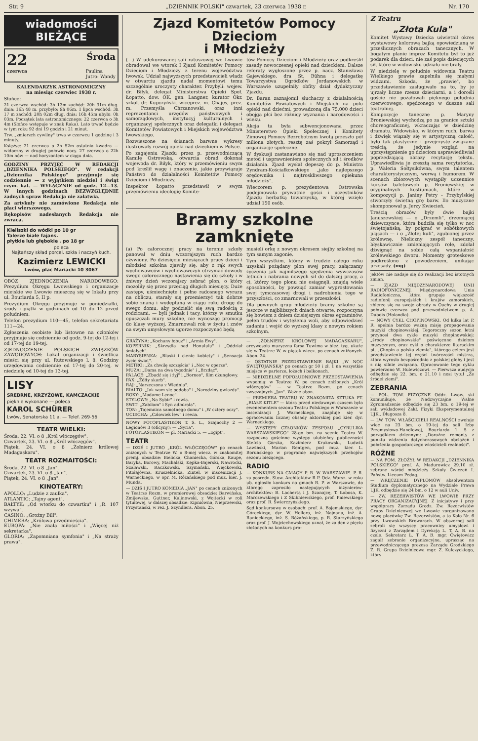Str. 9 „DZIENNIK POLSKI" czwartek, 23 czerwca 1938 r. Nr. 170
wiadomości BIEŻĄCE
22 Środa
czerwca Paulina
Jutro: Wandy
KALENDARZYK ASTRONOMICZNY
na miesiąc czerwiec 1938 r.
Słońce:
21 czerwca wschód: 3h 13m zachód: 20h 31m dług. dnia: 16h 48 m. przybyło: 9h 06m. 1 lipca wschód: 3h 17 m zachód: 20h 02m dług. dnia: 16h 45m ubyło: 0h 03m. Początek lata astronomicznego: 22 czerwca o 3h 4m (Słońce wstępuje w znak Raka). Lato trwać będzie w tym roku 92 dni 19 godzin i 21 minut.
Trw. „zmierzch cywilny" trwa w czerwcu 1 godzinę i 3 minuty.
Księżyc: 21 czerwca o 2h 52m ostatnia kwadra — widoczny w drugiej połowie nocy. 27 czerwca o 22h 10m nów — nad horyzontem w ciągu dnia.
GODZINY PRZYJĘĆ W REDAKCJI „DZIENNIKA POLSKIEGO". W redakcji „Dziennika Polskiego" przyjmuje się codziennie — z wyjątkiem niedziel i świąt rzym. kat. — WYŁĄCZNIE od godz. 12—13. W innych godzinach BEZWZGLĘDNIE żadnych spraw Redakcja nie załatwia.
Za artykuły nie zamówione Redakcja nie płaci wierszowego.
Rękopisów nadesłanych Redakcja nie zwraca.
Kieliszki do wódki po 10 gr
Talerze białe fajans.
płytkie lub głębokie . po 18 gr
poleca
Najtańszy skład porcel. szkła i naczyń kuch.
Kazimierz LEWICKI
Lwów, plac Mariacki 10 3067
OBÓZ ZJEDNOCZENIA NARODOWEGO: Prezydium Okręgu Lwowskiego i organizacje miejskie we Lwowie mieszczą się w lokalu przy ul. Bourlarda 5, II p.
Prezydium Okręgu przyjmuje w poniedziałki, środy i piątki w godzinach od 10 do 12 przed południem.
Telefon prezydium 110—45, telefon sekretariatu 111—24.
Zgłoszenia osobiste lub listowne na członków przyjmuje się codziennie od godz. 9-tej do 12-tej i od 17-tej do 19-tej.
ZJEDNOCZENIE POLSKICH ZWIĄZKÓW ZAWODOWYCH: Lokal organizacji i świetlica mieści się przy ul. Rutowskiego l. 8. Godziny urzędowania codziennie od 17-tej do 20-tej, w niedzielę od 10-tej do 13-tej.
LISY
SREBRNE, KRZYŻOWE, KAMCZACKIE
pięknie wykonane — poleca
KAROL SCHÜRER
Lwów, Senatorska 11 a. — Telef. 269-56
TEATR WIELKI:
Środa, 22. VI. o 8 „Król włóczęgów".
Czwartek, 23. VI. o 8 „Król włóczęgów".
Piątek, 24. VI. o 8 „Żołnierz królowej Madagaskaru".
TEATR ROZMAITOŚCI:
Środa, 22. VI. o 8 „Jan".
Czwartek, 23. VI. o 8 „Jan".
Piątek, 24. VI. o 8 „Jan".
KINOTEATRY:
APOLLO: „Ludzie z zaułka".
ATLANTIC: „Tajny agent".
BAŁTYK: „Od wtorku do czwartku" i „R. 107 wzywa".
CASINO: „Groźny Bill".
CHIMERA: „Królowa przedmieścia".
EUROPA: „Nie znała miłości" i „Więcej niż sekretarka".
GLORIA: „Zapomniana symfonia" i „Na straży prawa".
Zjazd Komitetów Pomocy Dzieciom
i Młodzieży
(—) W udekorowanej sali ratuszowej we Lwowie obradował we wtorek I Zjazd Komitetów Pomocy Dzieciom i Młodzieży z terenu województwa lwowsk. Udział najwyższych przedstawicieli władz w otwarciu zjazdu nadał momentowi temu szczególnie uroczysty charakter. Przybyli: wojew. dr. Biłyk, delegat Ministerstwa Opieki Społ. Łopatto, dow. OK. gen. Langner, kurator Okr. szkol. dr. Kupczyński, wiceprez. m. Chajes, prez. m. Przemyśla Chrzanowski, oraz inni reprezentanci urzędów państwowych i samorządowych, instytucyj kulturalnych i organizacyj społecznych oraz delegatki i delegaci Komitetów Powiatowych i Miejskich województwa lwowskiego.
Rozwieszone na ścianach barwne wykresy ilustrowały rozwój opieki nad dzieckiem w Polsce.
Po zagajeniu Zjazdu przez p. przewodniczącą Kamilę Ostrowską, otwarcia obrad dokonał wojewoda dr. Biłyk, który w przemówieniu swym pod kreślił wagę i znaczenie, jakie przywiązuje Państwo do działalności Komitetów Pomocy Dzieciom i Młodzieży.
Inspektor Łopatto przedstawił w swym przemówieniu ideologię Komite-
tów Pomocy Dzieciom i Młodzieży oraz podkreślił zasady nowoczesnej opieki nad dzieckiem. Dalsze referaty wygłoszone przez p. nacz. Stanisława Gajewskiego, dra St. Bühna i delegatkę Towarzystwa Ogródków Jordanowskich w Warszawie uzupełniły obfity dział dydaktyczny Zjazdu.
Dr. Baran zaznajomił słuchaczy z działalnością Komitetów Powiatowych i Miejskich na polu opieki nad dziećmi, prowadzoną dla 75.000 dzieci obojga płci bez różnicy wyznania i narodowości i wieku.
Akcja ta była subwencjonowana przez Ministerstwo Opieki Społecznej i Komitety Zimowej Pomocy Bezrobotnym kwotą przeszło pół miliona złotych, resztę zaś pokrył Samorząd i organizacje społeczne.
W dyskusji zastanawiano się nad uproszczeniem metod i usprawnieniem społecznych sił i środków działania. Zjazd wysłał depeszę do p. Ministra Zyndram-Kościałkowskiego „jako najlepszego orędownika i najtroskliwszego opiekuna młodzieży".
Wieczorem p. prezydentowa Ostrowska podejmowała prywatnie gości i uczestników Zjazdu herbatką towarzyską, w której wzięło udział 150 osób.
Bramy szkolne zamknięte
(a) Po całorocznej pracy na terenie szkoły panował w dniu wczorajszym ruch bardzo ożywiony. Po dziesięciu miesiącach pracy dzieci i młodzież szkolna zjawiły się, aby z rąk swych wychowawców i wychowawczyń otrzymać dowody swego całorocznego nastawienia się do szkoły i w żniwny dzień wczorajszy zebrać plon, o który mozoliły się przez przeciąg długich miesięcy. Duże zastępy, uśmiechnięte i pełne radosnego wyrazu na obliczu, starały się przemierzyć tak dobrze sobie znaną i wydeptaną w ciągu roku drogę do swego domu, aby podzielić się swą radością z rodzicami, — byli jednak i tacy, którzy w smutku opuszczali mury szkolne, nie wynosząc promocji do klasy wyższej. Zmarnowali rok w życiu i znów na swym umysłowym ugorze rozpoczynać będą
musieli orkę z nowym okresem siejby szkolnej na tym samym zagonie.
Tym wszystkim, którzy w trudzie całego roku uzyskali pożądany plon swej pracy, załączamy życzenia jak najmilszego spędzenia wywczasów letnich i nabrania nowych sił do dalszej pracy, a ci, którzy tego plonu nie osiągnęli, znajdą wiele sposobności, by powziąć zamiar wyprostowania swej tymczasowej drogi i nadrobienia tego w przyszłości, co zmarnowali w przeszłości.
Dla pewnych grup młodzieży bramy szkolne są jeszcze w najbliższych dniach otwarte, rozpoczyna się bowiem z dniem dzisiejszym okres egzaminów, pełen trudów i wytężenia woli, aby odpowiedzieć zadaniu i wejść do wyższej klasy z nowym rokiem szkolnym.
GRAŻYNA: „Kochany łobuz" i „Armia Ewy".
KOPERNIK: „Skrzydła nad Honululu" i „Oddział śmiałych".
MARYSIENKA: „Blaski i cienie kobiety" i „Sensacja życie świat".
METRO: „Za chwilę szczęścia" i „Noc w operze".
MUZA: „Dama na dwa tygodnie" i „Brzdąc".
PALACE: „Zbudź się i żyj" i „Borneo", film dżunglowy.
PAX: „Żółty skarb".
RAJ: „Narzeczona z Wiednia".
RIALTO: „Jak wam się podoba" i „Narodziny gwiazdy".
ROXY: „Madame Lenoc".
STYLOWY: „Na Sybir" i rewia.
SWIT: „Zabiłam" i Syn admirała".
TON: „Tajemnica samotnego domu" i „W cztery oczy".
UCIECHA: „Człowiek lew" i rewia.
NOWY FOTOPLASTIKON T. S. L., Szajnochy 2 — Legionów 3 (oficyny): — „Syria".
FOTOPLASTIKON — pl. Mariacki 5. — „Egipt".
TEATR
— DZIŚ I JUTRO „KRÓL WŁÓCZĘGÓW" po cenach zniżonych w Teatrze W. o 8-mej wiecz. w znakomitej premj. obsadzie: Bielicka, Chaniecka, Górska, Kaupe, Baryka, Borowy, Machalski, Kępka-Bajerski, Nawrocki, Szalawski, Raczkowski, Szymański, Więckowski, Pitołajówna, Kruszelnicka, Zintel, w inscenizacji J. Warneckiego, w opr. M. Różańskiego pod muz. kier. J. Munda.
— DZIŚ I JUTRO KOMEDIA „JAN" po cenach zniżonych w Teatrze Rozm. w premierowej obsadzie: Barwińska, Zmijewska, Guttner, Kalinowski, z Wojtecki w roli tytułowej, w dalszej obsadzie: Kipniówna, Nieprzewski, Przystański, w reż. J. Szyndlera. Abon. 25.
— „ŻOŁNIERZ KRÓLOWEJ MADAGASKARU", arcywesoła muzyczna farsa Tuwima w bież. tyg. ukaże się w Teatrze W. w piątek wiecz. po cenach zniżonych. Abon. 24.
— OSTATNIE PRZEDSTAWIENIE BAJKI „W NOC ŚWIĘTOJAŃSKĄ" po cenach gr 50 i zł. 1 na wszystkie miejsca w parterze, lożach i balkonach.
— NIEDZIELNE POPOŁUDNIOWE PRZEDSTAWIENIA wypełnią: w Teatrze W. po cenach zniżonych „Król włóczęgów" — w Teatrze Rozm. po cenach zwyczajnych „Jan". Ważne abon.
— PREMIERA TEATRU W. ZNAKOMITA SZTUKA PT. „BIAŁE KITLE" — która przed niedawnym czasem była ewenementem sezonu Teatru Polskiego w Warszawie w inscenizacji J. Warneckiego, znajduje się w opracowaniu licznej obsady aktorskiej pod kier. dyr. Warneckiego.
— WYSTĘPY CZŁONKÓW ZESPOŁU „CYRULIKA WARSZAWSKIEGO" 28-go bm. na scenie Teatru W. rozpoczną gościnne występy ulubieńcy publiczności Stefcia Górska, Kazimierz Krukowski, Ludwik Lawiński, Marian Rentgen, pod muz. kier. L. Boruńskiego w programie największych przebojów sezonu bieżącego.
RADIO
— KONKURS NA GMACH P. R. W WARSZAWIE. P. R. za pośredn. Stow. Architektów R P. Odz. Warsz. w roku ub. ogłosiło konkurs na gmach R. P. w Warszawie, do którego zaprosiło następujących inżynierów-architektów: B. Lachertą i J. Szanajcę, T. Łobosa, K. Marczewskiego i Z Skibniewskiego, prof. Pniewskiego oraz prof. R. Świerczyńskiego.
Sąd konkursowy w osobach: prof. A. Bojemskiego, dyr. Góreckiego, dyr. W. Hellera, inż. Najnana, inż. A. Ranieckiego, inż. S. Różańskiego, p. R. Starzyńskiego oraz prof. J. Wojciechowskiego uznał, że za den z pięciu złożonych na konkurs pro-
Z Teatru
„Złota Kula"
Komitet Wystawy Dziecka uświetnił okres wystawowy kolorową bajką opowiedzianą w prześlicznych obrazach tanecznych. W bogatym planie imprez Komitetu był to już podarek dla dzieci, nie zaś popis dziecięcych sił, które w widowisku udziału nie brały.
W niedzielę w południe widownia Teatru Wielkiego prawie zapełniła się małymi widzami. Szkoda, że „prawie", bo przedstawienie zasługiwało na to, by je ujrzały liczne rzesze dzieciarni, a i dorośli goście nie pożałowali pięknego południa czerwcowego, spędzonego w duszne sali teatralnej.
Kompozycje taneczne p. Maryny Broniewskiej wychodzą po za granice sztuki choreograficznej, wkraczając w dziedzinę dramatu. Widowisko, w którym ruch, barwa i dźwięk wiązały się w artystyczną całość, było tak plastyczne i przejrzyste związane treścią, że jedynie wzgląd na uprzystępnienie go dzieciom usprawiedliwiał poprzedzającą obrazy recytację tekstu. Uprawiedliwia je zresztą sama recytatorka, p. Waleria Sołtysikówna, swym talentem charakterystycznym, werwą i humorem. W scenach zbiorowych wystąpiły uczennice kursów baletowych p. Broniewskiej w oryginalnych kostiumach, które w kompozycji p. Janiny Petry - Przybylskiej stworzyły świetną grę barw. Ilo muzyczne skomponował p. Jerzy Kwiecień.
Treścią obrazów były dwie bajki Januszewskiej — o „Drzemli", drzemiącej dziewczynce, która budziła się tylko w noc świętojańską, by poigrać w sobótkowych pląsach — i o „Złotej kuli", zgubionej przez królewnę. Nieliczny zespół taneczny, błyskawicznie zmieniających role, zdołał dźwignąć na sobie całą wspaniałość królewskiego dworu. Momenty groteskowe podkreślono z powodzeniem, unikając przesady. (mg)
jektów nie nadaje się do realizacji bez istotnych zmian.
— ZJAZD MIĘDZYNARODOWEJ UNII RADIOFONICZNEJ. Międzynarodowa Unia Radiofoniczna, która grupuje większość radiofonij europejskich i krajów zamorskich, zbierze się na swoje obrady w Ouchy w drugiej połowie czerwca pod przewodnictwem p. A. Dubois (Holandia).
— NOWY CYKL CHOPINOWSKI. Od kilku lat P. R. spełnia bardzo ważną misję propagowania muzyki chopinowskiej. Tegoroczny sezon letni przynosi dwa cykle muzyki chopinowskiej: „środy chopinowskie" poświęcone dziełom muzycznym, oraz cykl o charakterze literackim pt. „Chopin a polska ziemia", którego celem jest przedstawienie tej części twórczości mistrza, która wyrosła bezpośrednio z polskiej gleby i jest z nią silnie związana. Opracowanie tego cyklu powierzono W. Hulewiczowi. — Pierwsza audycja odbędzie się 22. bm. o 21.10 i nosi tytuł „Ze źródeł ziemi".
ZEBRANIA
— POL. TOW. FIZYCZNE Oddz. Lwow. ski komunikuje, że Nadzwyczajne Walne Zgromadzenie odbędzie się 23 bm. o 19-tej w sali wykładowej Zakł. Fizyki Eksperymentalnej UJK., Długosza 8.
— LW. TOW. WŁAŚCICIELI REALNOŚCI zwołuje wiec na 23 bm. o 19-tej do sali Izby Przemysłowo-Handlowej, Bourlarda 1. 5 z porządkiem dziennym: „Doraźne remonty z punktu widzenia dotychczasowych obciążeń i położenia gospodarczego właścicieli realności".
RÓŻNE
— NA FOM. ZŁOŻYŁ W REDAKCJI „DZIENNIKA POLSKIEGO" prof. A. Madurowicz 29.10 zł. zebrane wśród młodzieży Szkoły Ćwiczeń I. Państw. Liceum Pedag.
— WRĘCZENIE DYPLOMÓW absolwentom Studium dyplomatycznego na Wydziale Prawa UJK. odbędzie się 24 bm. o 12 w auli Univ.
— ZW. REZERWISTÓW WE LWOWIE PRZY PRACY ORGANIZACYJNEJ. Z inicjatywy i przy współpracy Zarządu Grodz. Zw. Rezerwistów Grupy Dzielnicowej we Lwowie zorganizowano nową placówkę Zw. Rezerwistów, a to Koło Nr. 6 przy Lwowskich Browarach. W obszernej sali zebrali się wszyscy pracownicy umysłowi i fizyczni z Zarządem i Dyrekcją L. T. A. B. na czele. Sekretarz L. T. A. B. mgr. Ćwiętowicz zagaił zebranie organizacyjne, uprasząc na przewodniczącego prezesa Zarządu Grodzkiego Z. R. Grupa Dzielnicowa mgr. Z. Kulczyckiego, który